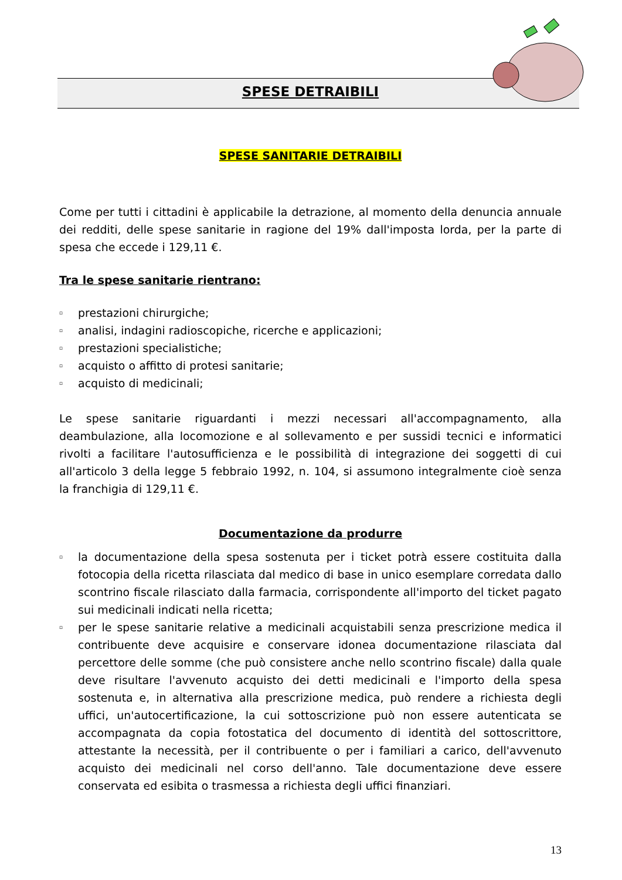SPESE DETRAIBILI
SPESE SANITARIE DETRAIBILI
Come per tutti i cittadini è applicabile la detrazione, al momento della denuncia annuale dei redditi, delle spese sanitarie in ragione del 19% dall'imposta lorda, per la parte di spesa che eccede i 129,11 €.
Tra le spese sanitarie rientrano:
▫ prestazioni chirurgiche;
▫ analisi, indagini radioscopiche, ricerche e applicazioni;
▫ prestazioni specialistiche;
▫ acquisto o affitto di protesi sanitarie;
▫ acquisto di medicinali;
Le spese sanitarie riguardanti i mezzi necessari all'accompagnamento, alla deambulazione, alla locomozione e al sollevamento e per sussidi tecnici e informatici rivolti a facilitare l'autosufficienza e le possibilità di integrazione dei soggetti di cui all'articolo 3 della legge 5 febbraio 1992, n. 104, si assumono integralmente cioè senza la franchigia di 129,11 €.
Documentazione da produrre
▫ la documentazione della spesa sostenuta per i ticket potrà essere costituita dalla fotocopia della ricetta rilasciata dal medico di base in unico esemplare corredata dallo scontrino fiscale rilasciato dalla farmacia, corrispondente all'importo del ticket pagato sui medicinali indicati nella ricetta;
▫ per le spese sanitarie relative a medicinali acquistabili senza prescrizione medica il contribuente deve acquisire e conservare idonea documentazione rilasciata dal percettore delle somme (che può consistere anche nello scontrino fiscale) dalla quale deve risultare l'avvenuto acquisto dei detti medicinali e l'importo della spesa sostenuta e, in alternativa alla prescrizione medica, può rendere a richiesta degli uffici, un'autocertificazione, la cui sottoscrizione può non essere autenticata se accompagnata da copia fotostatica del documento di identità del sottoscrittore, attestante la necessità, per il contribuente o per i familiari a carico, dell'avvenuto acquisto dei medicinali nel corso dell'anno. Tale documentazione deve essere conservata ed esibita o trasmessa a richiesta degli uffici finanziari.
13